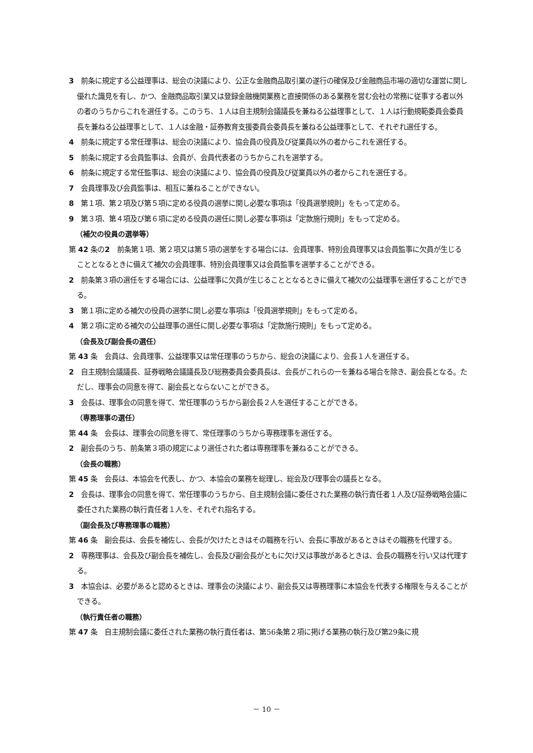3　前条に規定する公益理事は、総会の決議により、公正な金融商品取引業の遂行の確保及び金融商品市場の適切な運営に関し優れた識見を有し、かつ、金融商品取引業又は登録金融機関業務と直接関係のある業務を営む会社の常務に従事する者以外の者のうちからこれを選任する。このうち、１人は自主規制会議議長を兼ねる公益理事として、１人は行動規範委員会委員長を兼ねる公益理事として、１人は金融・証券教育支援委員会委員長を兼ねる公益理事として、それぞれ選任する。
4　前条に規定する常任理事は、総会の決議により、協会員の役員及び従業員以外の者からこれを選任する。
5　前条に規定する会員監事は、会員が、会員代表者のうちからこれを選挙する。
6　前条に規定する常任監事は、総会の決議により、協会員の役員及び従業員以外の者からこれを選任する。
7　会員理事及び会員監事は、相互に兼ねることができない。
8　第１項、第２項及び第５項に定める役員の選挙に関し必要な事項は「役員選挙規則」をもって定める。
9　第３項、第４項及び第６項に定める役員の選任に関し必要な事項は「定款施行規則」をもって定める。
（補欠の役員の選挙等）
第 42 条の2　前条第１項、第２項又は第５項の選挙をする場合には、会員理事、特別会員理事又は会員監事に欠員が生じることとなるときに備えて補欠の会員理事、特別会員理事又は会員監事を選挙することができる。
2　前条第３項の選任をする場合には、公益理事に欠員が生じることとなるときに備えて補欠の公益理事を選任することができる。
3　第１項に定める補欠の役員の選挙に関し必要な事項は「役員選挙規則」をもって定める。
4　第２項に定める補欠の公益理事の選任に関し必要な事項は「定款施行規則」をもって定める。
（会長及び副会長の選任）
第 43 条　会員は、会員理事、公益理事又は常任理事のうちから、総会の決議により、会長１人を選任する。
2　自主規制会議議長、証券戦略会議議長及び総務委員会委員長は、会長がこれらの一を兼ねる場合を除き、副会長となる。ただし、理事会の同意を得て、副会長とならないことができる。
3　会長は、理事会の同意を得て、常任理事のうちから副会長２人を選任することができる。
（専務理事の選任）
第 44 条　会長は、理事会の同意を得て、常任理事のうちから専務理事を選任する。
2　副会長のうち、前条第３項の規定により選任された者は専務理事を兼ねることができる。
（会長の職務）
第 45 条　会長は、本協会を代表し、かつ、本協会の業務を総理し、総会及び理事会の議長となる。
2　会長は、理事会の同意を得て、常任理事のうちから、自主規制会議に委任された業務の執行責任者１人及び証券戦略会議に委任された業務の執行責任者１人を、それぞれ指名する。
（副会長及び専務理事の職務）
第 46 条　副会長は、会長を補佐し、会長が欠けたときはその職務を行い、会長に事故があるときはその職務を代理する。
2　専務理事は、会長及び副会長を補佐し、会長及び副会長がともに欠け又は事故があるときは、会長の職務を行い又は代理する。
3　本協会は、必要があると認めるときは、理事会の決議により、副会長又は専務理事に本協会を代表する権限を与えることができる。
（執行責任者の職務）
第 47 条　自主規制会議に委任された業務の執行責任者は、第56条第２項に掲げる業務の執行及び第29条に規
－ 10 －